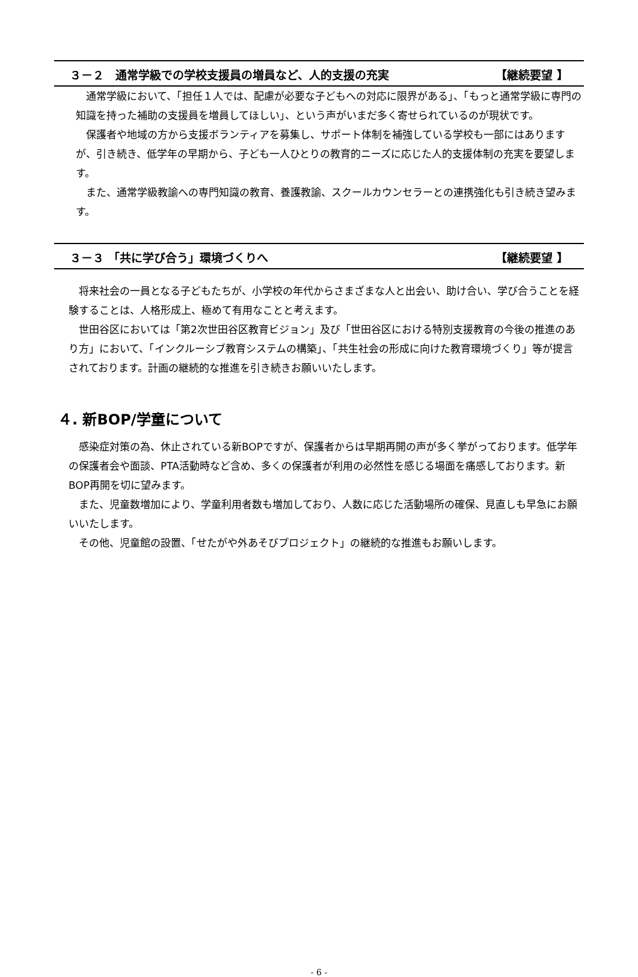３－２　通常学級での学校支援員の増員など、人的支援の充実 【継続要望 】
通常学級において、「担任１人では、配慮が必要な子どもへの対応に限界がある」、「もっと通常学級に専門の知識を持った補助の支援員を増員してほしい」、という声がいまだ多く寄せられているのが現状です。
保護者や地域の方から支援ボランティアを募集し、サポート体制を補強している学校も一部にはありますが、引き続き、低学年の早期から、子ども一人ひとりの教育的ニーズに応じた人的支援体制の充実を要望します。
また、通常学級教諭への専門知識の教育、養護教諭、スクールカウンセラーとの連携強化も引き続き望みます。
３－３ 「共に学び合う」環境づくりへ 【継続要望 】
将来社会の一員となる子どもたちが、小学校の年代からさまざまな人と出会い、助け合い、学び合うことを経験することは、人格形成上、極めて有用なことと考えます。
世田谷区においては「第2次世田谷区教育ビジョン」及び「世田谷区における特別支援教育の今後の推進のあり方」において、「インクルーシブ教育システムの構築」、「共生社会の形成に向けた教育環境づくり」等が提言されております。計画の継続的な推進を引き続きお願いいたします。
４. 新BOP/学童について
感染症対策の為、休止されている新BOPですが、保護者からは早期再開の声が多く挙がっております。低学年の保護者会や面談、PTA活動時など含め、多くの保護者が利用の必然性を感じる場面を痛感しております。新BOP再開を切に望みます。
また、児童数増加により、学童利用者数も増加しており、人数に応じた活動場所の確保、見直しも早急にお願いいたします。
その他、児童館の設置、「せたがや外あそびプロジェクト」の継続的な推進もお願いします。
- 6 -